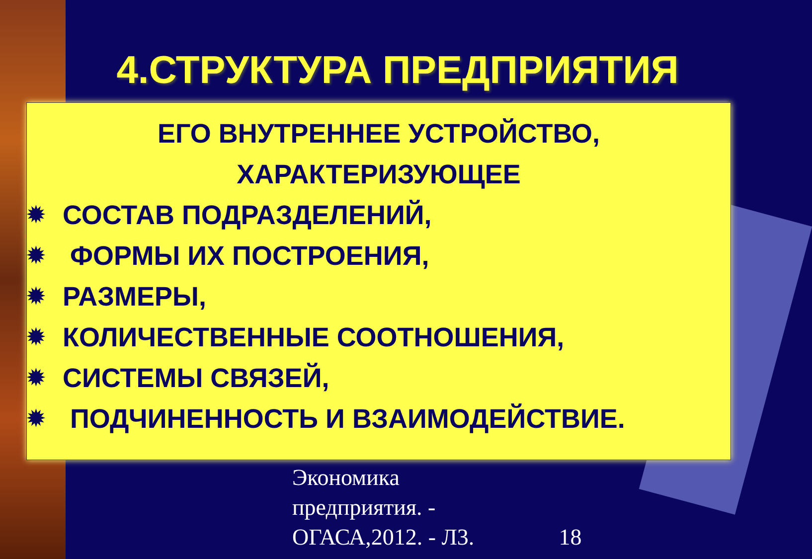4.СТРУКТУРА ПРЕДПРИЯТИЯ
ЕГО ВНУТРЕННЕЕ УСТРОЙСТВО,
ХАРАКТЕРИЗУЮЩЕЕ
✹ СОСТАВ ПОДРАЗДЕЛЕНИЙ,
✹ ФОРМЫ ИХ ПОСТРОЕНИЯ,
✹ РАЗМЕРЫ,
✹ КОЛИЧЕСТВЕННЫЕ СООТНОШЕНИЯ,
✹ СИСТЕМЫ СВЯЗЕЙ,
✹ ПОДЧИНЕННОСТЬ И ВЗАИМОДЕЙСТВИЕ.
Экономика
предприятия. -
ОГАСА,2012. - Л3.
18